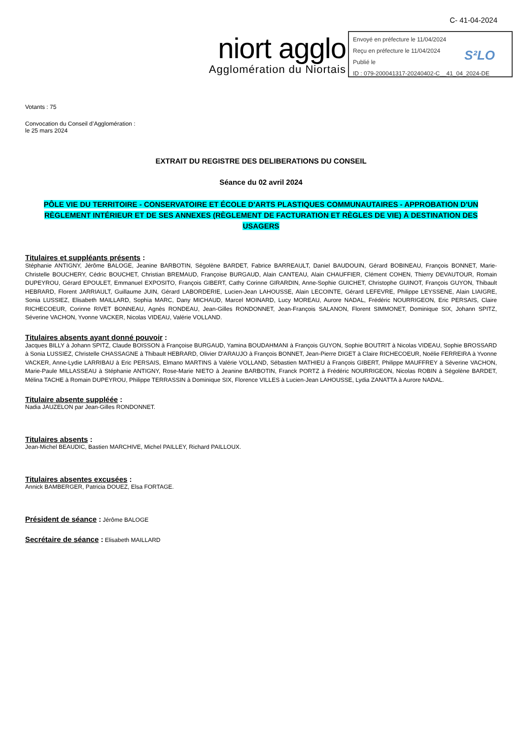C- 41-04-2024
niort agglo
Agglomération du Niortais
Envoyé en préfecture le 11/04/2024
Reçu en préfecture le 11/04/2024
Publié le
ID : 079-200041317-20240402-C__41_04_2024-DE
S²LO
Votants : 75
Convocation du Conseil d’Agglomération :
le 25 mars 2024
EXTRAIT DU REGISTRE DES DELIBERATIONS DU CONSEIL
Séance du 02 avril 2024
PÔLE VIE DU TERRITOIRE - CONSERVATOIRE ET ÉCOLE D'ARTS PLASTIQUES COMMUNAUTAIRES - APPROBATION D'UN RÈGLEMENT INTÉRIEUR ET DE SES ANNEXES (RÈGLEMENT DE FACTURATION ET RÈGLES DE VIE) À DESTINATION DES USAGERS
Titulaires et suppléants présents :
Stéphanie ANTIGNY, Jérôme BALOGE, Jeanine BARBOTIN, Ségolène BARDET, Fabrice BARREAULT, Daniel BAUDOUIN, Gérard BOBINEAU, François BONNET, Marie-Christelle BOUCHERY, Cédric BOUCHET, Christian BREMAUD, Françoise BURGAUD, Alain CANTEAU, Alain CHAUFFIER, Clément COHEN, Thierry DEVAUTOUR, Romain DUPEYROU, Gérard EPOULET, Emmanuel EXPOSITO, François GIBERT, Cathy Corinne GIRARDIN, Anne-Sophie GUICHET, Christophe GUINOT, François GUYON, Thibault HEBRARD, Florent JARRIAULT, Guillaume JUIN, Gérard LABORDERIE, Lucien-Jean LAHOUSSE, Alain LECOINTE, Gérard LEFEVRE, Philippe LEYSSENE, Alain LIAIGRE, Sonia LUSSIEZ, Elisabeth MAILLARD, Sophia MARC, Dany MICHAUD, Marcel MOINARD, Lucy MOREAU, Aurore NADAL, Frédéric NOURRIGEON, Eric PERSAIS, Claire RICHECOEUR, Corinne RIVET BONNEAU, Agnès RONDEAU, Jean-Gilles RONDONNET, Jean-François SALANON, Florent SIMMONET, Dominique SIX, Johann SPITZ, Séverine VACHON, Yvonne VACKER, Nicolas VIDEAU, Valérie VOLLAND.
Titulaires absents ayant donné pouvoir :
Jacques BILLY à Johann SPITZ, Claude BOISSON à Françoise BURGAUD, Yamina BOUDAHMANI à François GUYON, Sophie BOUTRIT à Nicolas VIDEAU, Sophie BROSSARD à Sonia LUSSIEZ, Christelle CHASSAGNE à Thibault HEBRARD, Olivier D'ARAUJO à François BONNET, Jean-Pierre DIGET à Claire RICHECOEUR, Noélie FERREIRA à Yvonne VACKER, Anne-Lydie LARRIBAU à Eric PERSAIS, Elmano MARTINS à Valérie VOLLAND, Sébastien MATHIEU à François GIBERT, Philippe MAUFFREY à Séverine VACHON, Marie-Paule MILLASSEAU à Stéphanie ANTIGNY, Rose-Marie NIETO à Jeanine BARBOTIN, Franck PORTZ à Frédéric NOURRIGEON, Nicolas ROBIN à Ségolène BARDET, Mélina TACHE à Romain DUPEYROU, Philippe TERRASSIN à Dominique SIX, Florence VILLES à Lucien-Jean LAHOUSSE, Lydia ZANATTA à Aurore NADAL.
Titulaire absente suppléée :
Nadia JAUZELON par Jean-Gilles RONDONNET.
Titulaires absents :
Jean-Michel BEAUDIC, Bastien MARCHIVE, Michel PAILLEY, Richard PAILLOUX.
Titulaires absentes excusées :
Annick BAMBERGER, Patricia DOUEZ, Elsa FORTAGE.
Président de séance : Jérôme BALOGE
Secrétaire de séance : Elisabeth MAILLARD